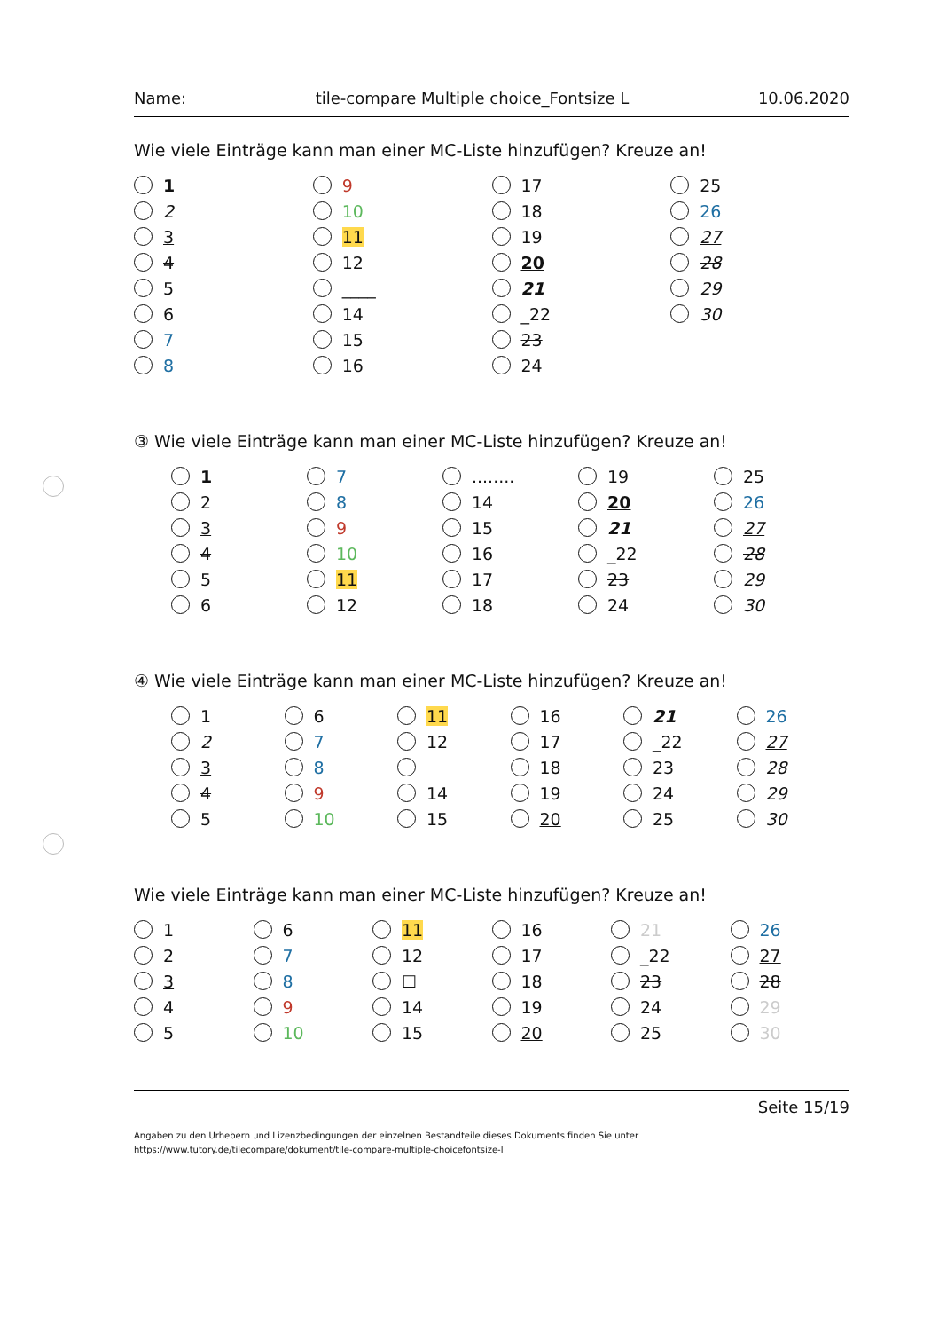Name: tile-compare Multiple choice_Fontsize L 10.06.2020
Wie viele Einträge kann man einer MC-Liste hinzufügen? Kreuze an!
1
2
3
4
5
6
7
8
9
10
11
12
____
14
15
16
17
18
19
20
21
_22
23
24
25
26
27
28
29
30
③ Wie viele Einträge kann man einer MC-Liste hinzufügen? Kreuze an!
1
2
3
4
5
6
7
8
9
10
11
12
........
14
15
16
17
18
19
20
21
_22
23
24
25
26
27
28
29
30
④ Wie viele Einträge kann man einer MC-Liste hinzufügen? Kreuze an!
1
2
3
4
5
6
7
8
9
10
11
12
14
15
16
17
18
19
20
21
_22
23
24
25
26
27
28
29
30
Wie viele Einträge kann man einer MC-Liste hinzufügen? Kreuze an!
1
2
3
4
5
6
7
8
9
10
11
12
☐
14
15
16
17
18
19
20
21
_22
23
24
25
26
27
28
29
30
Seite 15/19
Angaben zu den Urhebern und Lizenzbedingungen der einzelnen Bestandteile dieses Dokuments finden Sie unter
https://www.tutory.de/tilecompare/dokument/tile-compare-multiple-choicefontsize-l